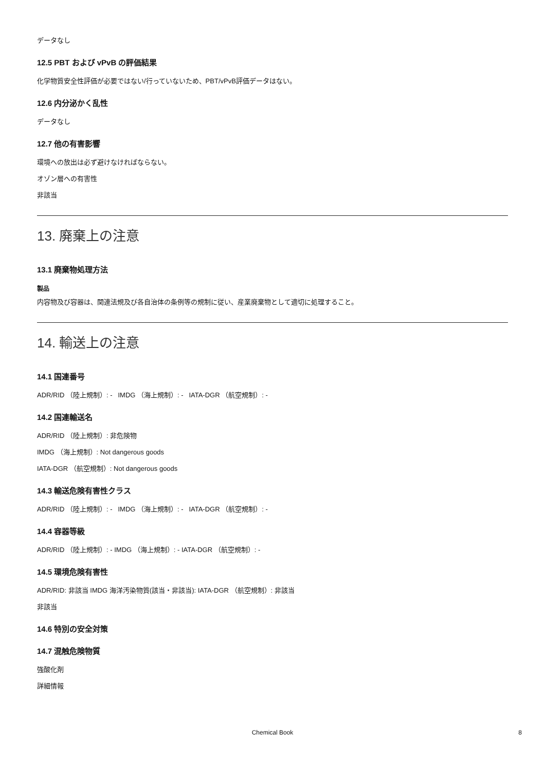データなし
12.5 PBT および vPvB の評価結果
化学物質安全性評価が必要ではない/行っていないため、PBT/vPvB評価データはない。
12.6 内分泌かく乱性
データなし
12.7 他の有害影響
環境への放出は必ず避けなければならない。
オゾン層への有害性
非該当
13. 廃棄上の注意
13.1 廃棄物処理方法
製品
内容物及び容器は、関連法規及び各自治体の条例等の規制に従い、産業廃棄物として適切に処理すること。
14. 輸送上の注意
14.1 国連番号
ADR/RID （陸上規制）: - IMDG （海上規制）: - IATA-DGR （航空規制）: -
14.2 国連輸送名
ADR/RID （陸上規制）: 非危険物
IMDG （海上規制）: Not dangerous goods
IATA-DGR （航空規制）: Not dangerous goods
14.3 輸送危険有害性クラス
ADR/RID （陸上規制）: - IMDG （海上規制）: - IATA-DGR （航空規制）: -
14.4 容器等級
ADR/RID （陸上規制）: - IMDG （海上規制）: - IATA-DGR （航空規制）: -
14.5 環境危険有害性
ADR/RID: 非該当 IMDG 海洋汚染物質(該当・非該当): IATA-DGR （航空規制）: 非該当
非該当
14.6 特別の安全対策
14.7 混触危険物質
強酸化剤
詳細情報
Chemical Book 8